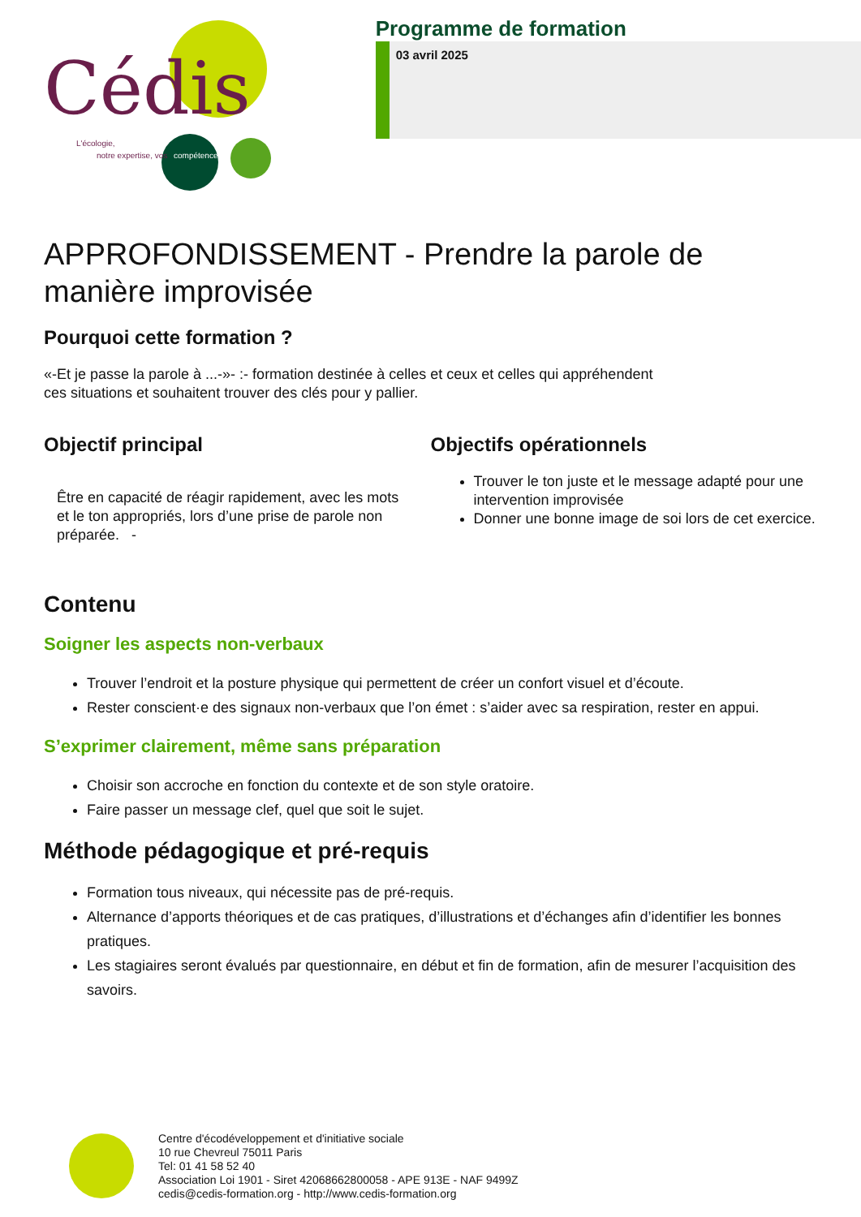Cédis
L'écologie,
notre expertise, vos
compétences
Programme de formation
03 avril 2025
APPROFONDISSEMENT - Prendre la parole de manière improvisée
Pourquoi cette formation ?
«-Et je passe la parole à ...-»- :- formation destinée à celles et ceux et celles qui appréhendent
ces situations et souhaitent trouver des clés pour y pallier.
Objectif principal
Être en capacité de réagir rapidement, avec les mots et le ton appropriés, lors d’une prise de parole non préparée. -
Objectifs opérationnels
Trouver le ton juste et le message adapté pour une intervention improvisée
Donner une bonne image de soi lors de cet exercice.
Contenu
Soigner les aspects non-verbaux
Trouver l’endroit et la posture physique qui permettent de créer un confort visuel et d’écoute.
Rester conscient·e des signaux non-verbaux que l’on émet : s’aider avec sa respiration, rester en appui.
S’exprimer clairement, même sans préparation
Choisir son accroche en fonction du contexte et de son style oratoire.
Faire passer un message clef, quel que soit le sujet.
Méthode pédagogique et pré-requis
Formation tous niveaux, qui nécessite pas de pré-requis.
Alternance d’apports théoriques et de cas pratiques, d’illustrations et d’échanges afin d’identifier les bonnes pratiques.
Les stagiaires seront évalués par questionnaire, en début et fin de formation, afin de mesurer l’acquisition des savoirs.
Centre d'écodéveloppement et d'initiative sociale
10 rue Chevreul 75011 Paris
Tel: 01 41 58 52 40
Association Loi 1901 - Siret 42068662800058 - APE 913E - NAF 9499Z
cedis@cedis-formation.org - http://www.cedis-formation.org